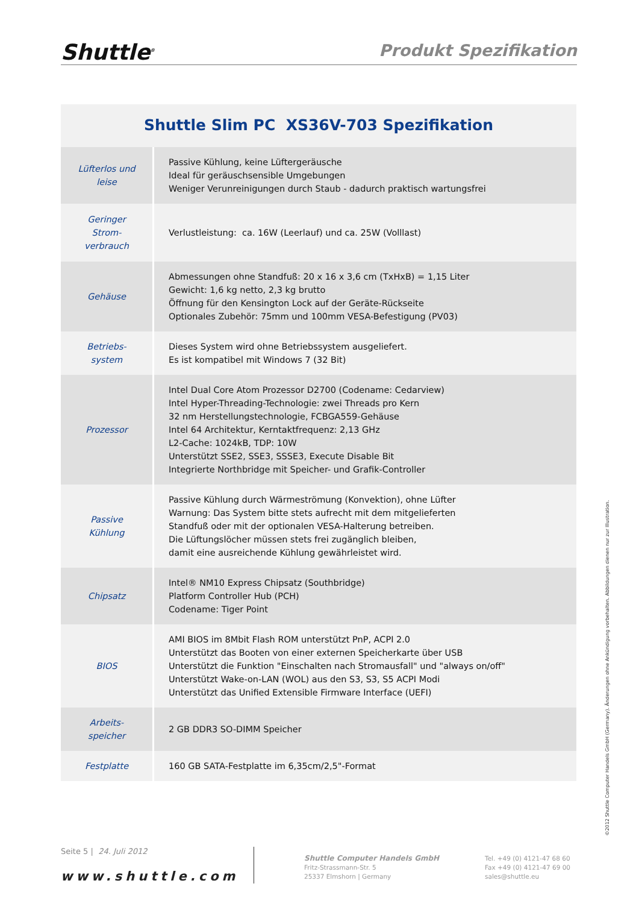Shuttle<sup>®</sup>
Produkt Spezifikation
Shuttle Slim PC XS36V-703 Spezifikation
| Lüfterlos und leise | Passive Kühlung, keine Lüftergeräusche Ideal für geräuschsensible Umgebungen Weniger Verunreinigungen durch Staub - dadurch praktisch wartungsfrei |
| Geringer Strom- verbrauch | Verlustleistung: ca. 16W (Leerlauf) und ca. 25W (Volllast) |
| Gehäuse | Abmessungen ohne Standfuß: 20 x 16 x 3,6 cm (TxHxB) = 1,15 Liter Gewicht: 1,6 kg netto, 2,3 kg brutto Öffnung für den Kensington Lock auf der Geräte-Rückseite Optionales Zubehör: 75mm und 100mm VESA-Befestigung (PV03) |
| Betriebs- system | Dieses System wird ohne Betriebssystem ausgeliefert. Es ist kompatibel mit Windows 7 (32 Bit) |
| Prozessor | Intel Dual Core Atom Prozessor D2700 (Codename: Cedarview) Intel Hyper-Threading-Technologie: zwei Threads pro Kern 32 nm Herstellungstechnologie, FCBGA559-Gehäuse Intel 64 Architektur, Kerntaktfrequenz: 2,13 GHz L2-Cache: 1024kB, TDP: 10W Unterstützt SSE2, SSE3, SSSE3, Execute Disable Bit Integrierte Northbridge mit Speicher- und Grafik-Controller |
| Passive Kühlung | Passive Kühlung durch Wärmeströmung (Konvektion), ohne Lüfter Warnung: Das System bitte stets aufrecht mit dem mitgelieferten Standfuß oder mit der optionalen VESA-Halterung betreiben. Die Lüftungslöcher müssen stets frei zugänglich bleiben, damit eine ausreichende Kühlung gewährleistet wird. |
| Chipsatz | Intel® NM10 Express Chipsatz (Southbridge) Platform Controller Hub (PCH) Codename: Tiger Point |
| BIOS | AMI BIOS im 8Mbit Flash ROM unterstützt PnP, ACPI 2.0 Unterstützt das Booten von einer externen Speicherkarte über USB Unterstützt die Funktion "Einschalten nach Stromausfall" und "always on/off" Unterstützt Wake-on-LAN (WOL) aus den S3, S3, S5 ACPI Modi Unterstützt das Unified Extensible Firmware Interface (UEFI) |
| Arbeits- speicher | 2 GB DDR3 SO-DIMM Speicher |
| Festplatte | 160 GB SATA-Festplatte im 6,35cm/2,5"-Format |
©2012 Shuttle Computer Handels GmbH (Germany). Änderungen ohne Ankündigung vorbehalten. Abbildungen dienen nur zur Illustration.
Seite 5 | 24. Juli 2012
www.shuttle.com
Shuttle Computer Handels GmbH
Fritz-Strassmann-Str. 5
25337 Elmshorn | Germany
Tel. +49 (0) 4121-47 68 60
Fax +49 (0) 4121-47 69 00
sales@shuttle.eu